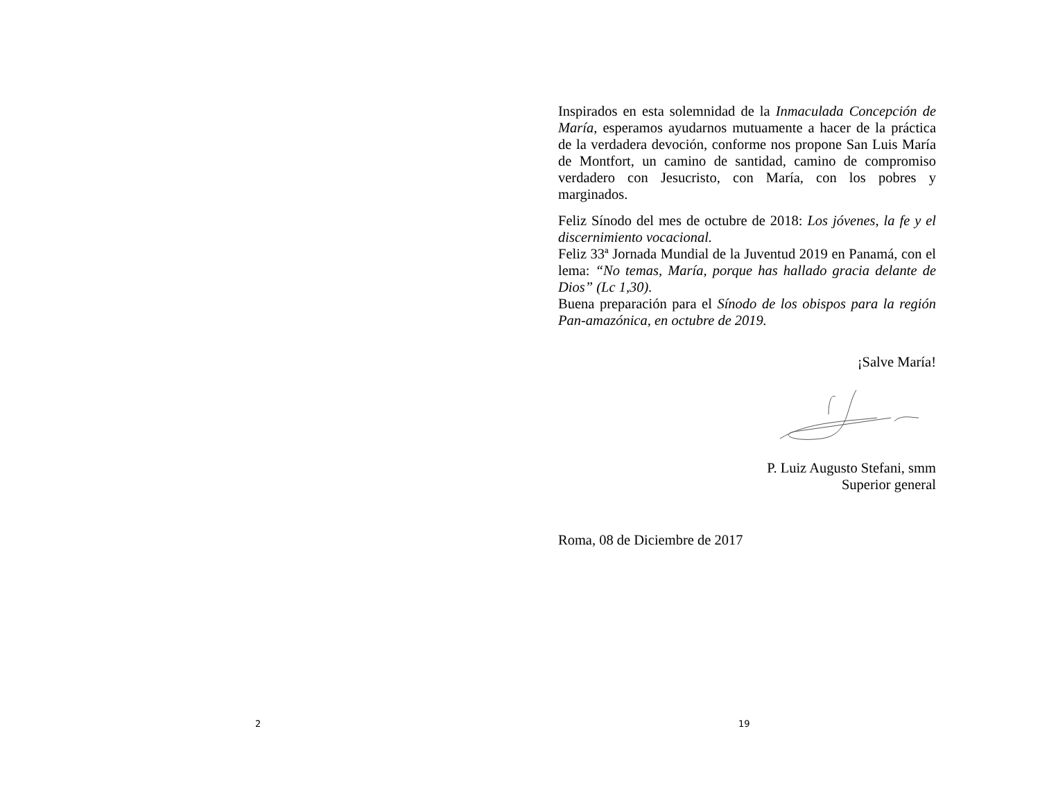2
Inspirados en esta solemnidad de la Inmaculada Concepción de María, esperamos ayudarnos mutuamente a hacer de la práctica de la verdadera devoción, conforme nos propone San Luis María de Montfort, un camino de santidad, camino de compromiso verdadero con Jesucristo, con María, con los pobres y marginados.
Feliz Sínodo del mes de octubre de 2018: Los jóvenes, la fe y el discernimiento vocacional.
Feliz 33ª Jornada Mundial de la Juventud 2019 en Panamá, con el lema: “No temas, María, porque has hallado gracia delante de Dios” (Lc 1,30).
Buena preparación para el Sínodo de los obispos para la región Pan-amazónica, en octubre de 2019.
¡Salve María!
P. Luiz Augusto Stefani, smm
Superior general
Roma, 08 de Diciembre de 2017
19